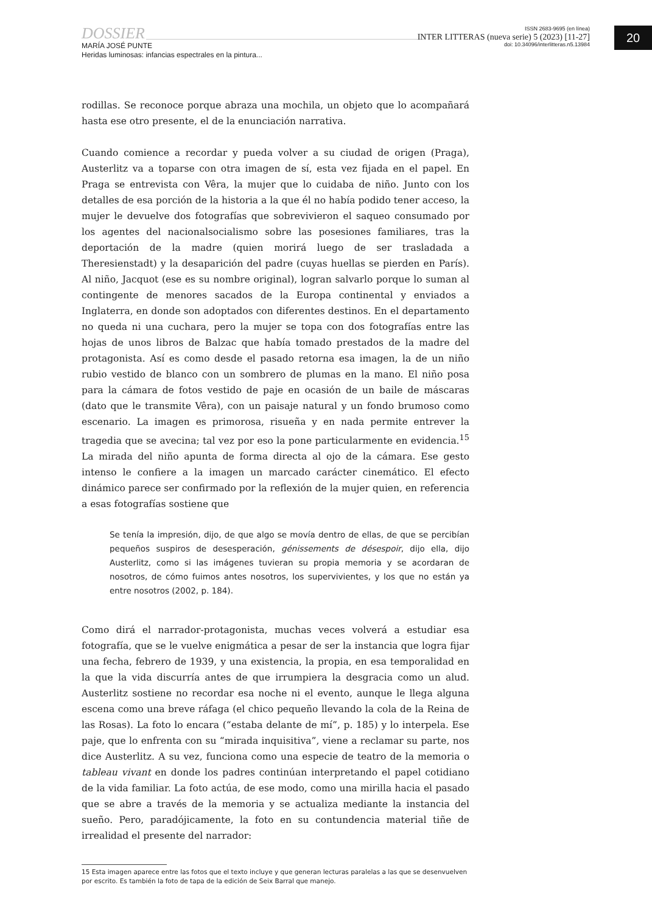DOSSIER
MARÍA JOSÉ PUNTE
Heridas luminosas: infancias espectrales en la pintura...
ISSN 2683-9695 (en línea)
INTER LITTERAS (nueva serie) 5 (2023) [11-27]
doi: 10.34096/interlitteras.n5.13984
20
rodillas. Se reconoce porque abraza una mochila, un objeto que lo acompañará hasta ese otro presente, el de la enunciación narrativa.
Cuando comience a recordar y pueda volver a su ciudad de origen (Praga), Austerlitz va a toparse con otra imagen de sí, esta vez fijada en el papel. En Praga se entrevista con Vêra, la mujer que lo cuidaba de niño. Junto con los detalles de esa porción de la historia a la que él no había podido tener acceso, la mujer le devuelve dos fotografías que sobrevivieron el saqueo consumado por los agentes del nacionalsocialismo sobre las posesiones familiares, tras la deportación de la madre (quien morirá luego de ser trasladada a Theresienstadt) y la desaparición del padre (cuyas huellas se pierden en París). Al niño, Jacquot (ese es su nombre original), logran salvarlo porque lo suman al contingente de menores sacados de la Europa continental y enviados a Inglaterra, en donde son adoptados con diferentes destinos. En el departamento no queda ni una cuchara, pero la mujer se topa con dos fotografías entre las hojas de unos libros de Balzac que había tomado prestados de la madre del protagonista. Así es como desde el pasado retorna esa imagen, la de un niño rubio vestido de blanco con un sombrero de plumas en la mano. El niño posa para la cámara de fotos vestido de paje en ocasión de un baile de máscaras (dato que le transmite Vêra), con un paisaje natural y un fondo brumoso como escenario. La imagen es primorosa, risueña y en nada permite entrever la tragedia que se avecina; tal vez por eso la pone particularmente en evidencia.<sup>15</sup> La mirada del niño apunta de forma directa al ojo de la cámara. Ese gesto intenso le confiere a la imagen un marcado carácter cinemático. El efecto dinámico parece ser confirmado por la reflexión de la mujer quien, en referencia a esas fotografías sostiene que
Se tenía la impresión, dijo, de que algo se movía dentro de ellas, de que se percibían pequeños suspiros de desesperación, génissements de désespoir, dijo ella, dijo Austerlitz, como si las imágenes tuvieran su propia memoria y se acordaran de nosotros, de cómo fuimos antes nosotros, los supervivientes, y los que no están ya entre nosotros (2002, p. 184).
Como dirá el narrador-protagonista, muchas veces volverá a estudiar esa fotografía, que se le vuelve enigmática a pesar de ser la instancia que logra fijar una fecha, febrero de 1939, y una existencia, la propia, en esa temporalidad en la que la vida discurría antes de que irrumpiera la desgracia como un alud. Austerlitz sostiene no recordar esa noche ni el evento, aunque le llega alguna escena como una breve ráfaga (el chico pequeño llevando la cola de la Reina de las Rosas). La foto lo encara (“estaba delante de mí”, p. 185) y lo interpela. Ese paje, que lo enfrenta con su “mirada inquisitiva”, viene a reclamar su parte, nos dice Austerlitz. A su vez, funciona como una especie de teatro de la memoria o tableau vivant en donde los padres continúan interpretando el papel cotidiano de la vida familiar. La foto actúa, de ese modo, como una mirilla hacia el pasado que se abre a través de la memoria y se actualiza mediante la instancia del sueño. Pero, paradójicamente, la foto en su contundencia material tiñe de irrealidad el presente del narrador:
15 Esta imagen aparece entre las fotos que el texto incluye y que generan lecturas paralelas a las que se desenvuelven por escrito. Es también la foto de tapa de la edición de Seix Barral que manejo.